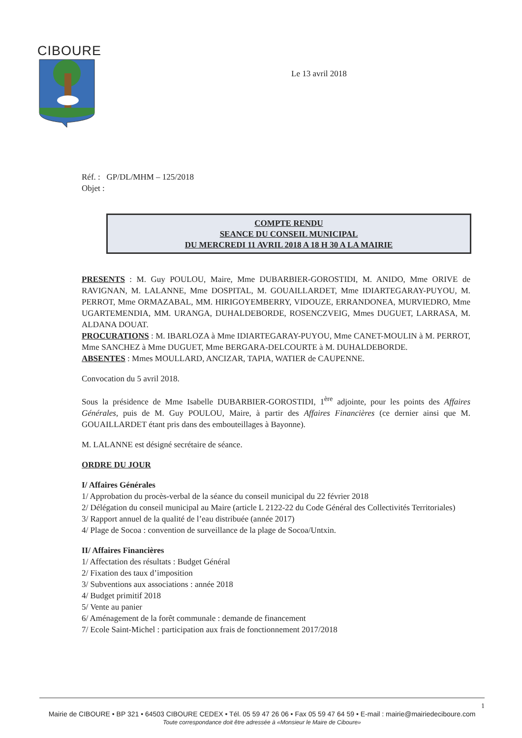CIBOURE
Le 13 avril 2018
Réf. : GP/DL/MHM – 125/2018
Objet :
COMPTE RENDU
SEANCE DU CONSEIL MUNICIPAL
DU MERCREDI 11 AVRIL 2018 A 18 H 30 A LA MAIRIE
PRESENTS : M. Guy POULOU, Maire, Mme DUBARBIER-GOROSTIDI, M. ANIDO, Mme ORIVE de RAVIGNAN, M. LALANNE, Mme DOSPITAL, M. GOUAILLARDET, Mme IDIARTEGARAY-PUYOU, M. PERROT, Mme ORMAZABAL, MM. HIRIGOYEMBERRY, VIDOUZE, ERRANDONEA, MURVIEDRO, Mme UGARTEMENDIA, MM. URANGA, DUHALDEBORDE, ROSENCZVEIG, Mmes DUGUET, LARRASA, M. ALDANA DOUAT.
PROCURATIONS : M. IBARLOZA à Mme IDIARTEGARAY-PUYOU, Mme CANET-MOULIN à M. PERROT, Mme SANCHEZ à Mme DUGUET, Mme BERGARA-DELCOURTE à M. DUHALDEBORDE.
ABSENTES : Mmes MOULLARD, ANCIZAR, TAPIA, WATIER de CAUPENNE.
Convocation du 5 avril 2018.
Sous la présidence de Mme Isabelle DUBARBIER-GOROSTIDI, 1<sup>ère</sup> adjointe, pour les points des Affaires Générales, puis de M. Guy POULOU, Maire, à partir des Affaires Financières (ce dernier ainsi que M. GOUAILLARDET étant pris dans des embouteillages à Bayonne).
M. LALANNE est désigné secrétaire de séance.
ORDRE DU JOUR
I/ Affaires Générales
1/ Approbation du procès-verbal de la séance du conseil municipal du 22 février 2018
2/ Délégation du conseil municipal au Maire (article L 2122-22 du Code Général des Collectivités Territoriales)
3/ Rapport annuel de la qualité de l’eau distribuée (année 2017)
4/ Plage de Socoa : convention de surveillance de la plage de Socoa/Untxin.
II/ Affaires Financières
1/ Affectation des résultats : Budget Général
2/ Fixation des taux d’imposition
3/ Subventions aux associations : année 2018
4/ Budget primitif 2018
5/ Vente au panier
6/ Aménagement de la forêt communale : demande de financement
7/ Ecole Saint-Michel : participation aux frais de fonctionnement 2017/2018
1
Mairie de CIBOURE • BP 321 • 64503 CIBOURE CEDEX • Tél. 05 59 47 26 06 • Fax 05 59 47 64 59 • E-mail : mairie@mairiedeciboure.com
Toute correspondance doit être adressée à «Monsieur le Maire de Ciboure»